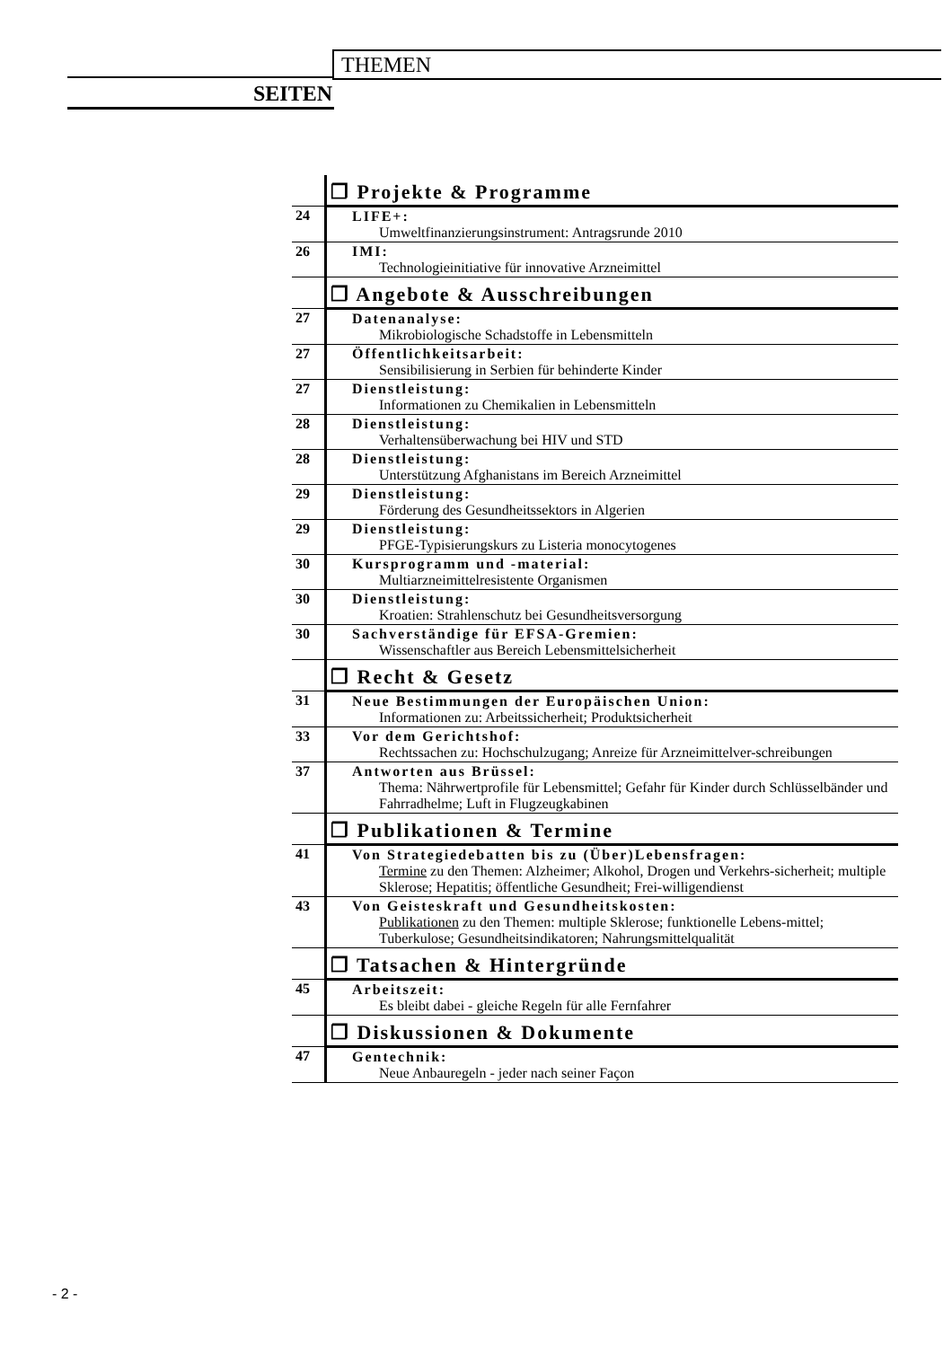THEMEN
SEITEN
| | ❐ Projekte & Programme |
| 24 | LIFE+: Umweltfinanzierungsinstrument: Antragsrunde 2010 |
| 26 | IMI: Technologieinitiative für innovative Arzneimittel |
| | ❐ Angebote & Ausschreibungen |
| 27 | Datenanalyse: Mikrobiologische Schadstoffe in Lebensmitteln |
| 27 | Öffentlichkeitsarbeit: Sensibilisierung in Serbien für behinderte Kinder |
| 27 | Dienstleistung: Informationen zu Chemikalien in Lebensmitteln |
| 28 | Dienstleistung: Verhaltensüberwachung bei HIV und STD |
| 28 | Dienstleistung: Unterstützung Afghanistans im Bereich Arzneimittel |
| 29 | Dienstleistung: Förderung des Gesundheitssektors in Algerien |
| 29 | Dienstleistung: PFGE-Typisierungskurs zu Listeria monocytogenes |
| 30 | Kursprogramm und -material: Multiarzneimittelresistente Organismen |
| 30 | Dienstleistung: Kroatien: Strahlenschutz bei Gesundheitsversorgung |
| 30 | Sachverständige für EFSA-Gremien: Wissenschaftler aus Bereich Lebensmittelsicherheit |
| | ❐ Recht & Gesetz |
| 31 | Neue Bestimmungen der Europäischen Union: Informationen zu: Arbeitssicherheit; Produktsicherheit |
| 33 | Vor dem Gerichtshof: Rechtssachen zu: Hochschulzugang; Anreize für Arzneimittelver-schreibungen |
| 37 | Antworten aus Brüssel: Thema: Nährwertprofile für Lebensmittel; Gefahr für Kinder durch Schlüsselbänder und Fahrradhelme; Luft in Flugzeugkabinen |
| | ❐ Publikationen & Termine |
| 41 | Von Strategiedebatten bis zu (Über)Lebensfragen: Termine zu den Themen: Alzheimer; Alkohol, Drogen und Verkehrs-sicherheit; multiple Sklerose; Hepatitis; öffentliche Gesundheit; Frei-willigendienst |
| 43 | Von Geisteskraft und Gesundheitskosten: Publikationen zu den Themen: multiple Sklerose; funktionelle Lebens-mittel; Tuberkulose; Gesundheitsindikatoren; Nahrungsmittelqualität |
| | ❐ Tatsachen & Hintergründe |
| 45 | Arbeitszeit: Es bleibt dabei - gleiche Regeln für alle Fernfahrer |
| | ❐ Diskussionen & Dokumente |
| 47 | Gentechnik: Neue Anbauregeln - jeder nach seiner Façon |
- 2 -